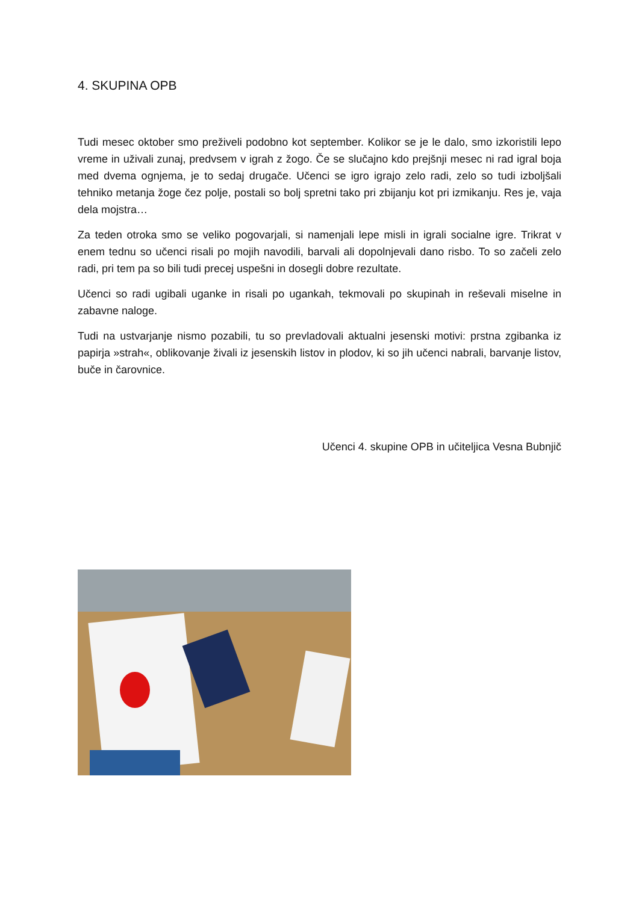4. SKUPINA OPB
Tudi mesec oktober smo preživeli podobno kot september. Kolikor se je le dalo, smo izkoristili lepo vreme in uživali zunaj, predvsem v igrah z žogo. Če se slučajno kdo prejšnji mesec ni rad igral boja med dvema ognjema, je to sedaj drugače. Učenci se igro igrajo zelo radi, zelo so tudi izboljšali tehniko metanja žoge čez polje, postali so bolj spretni tako pri zbijanju kot pri izmikanju. Res je, vaja dela mojstra…
Za teden otroka smo se veliko pogovarjali, si namenjali lepe misli in igrali socialne igre. Trikrat v enem tednu so učenci risali po mojih navodili, barvali ali dopolnjevali dano risbo. To so začeli zelo radi, pri tem pa so bili tudi precej uspešni in dosegli dobre rezultate.
Učenci so radi ugibali uganke in risali po ugankah, tekmovali po skupinah in reševali miselne in zabavne naloge.
Tudi na ustvarjanje nismo pozabili, tu so prevladovali aktualni jesenski motivi: prstna zgibanka iz papirja »strah«, oblikovanje živali iz jesenskih listov in plodov, ki so jih učenci nabrali, barvanje listov, buče in čarovnice.
Učenci 4. skupine OPB in učiteljica Vesna Bubnjič